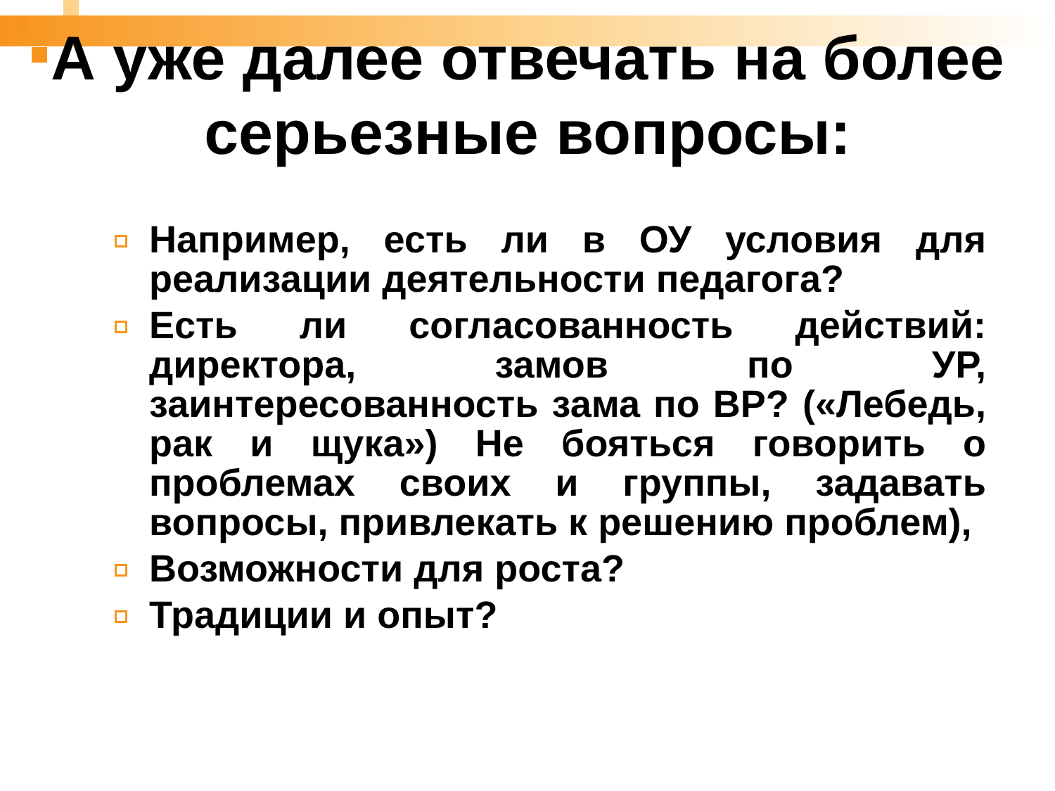А уже далее отвечать на более серьезные вопросы:
Например, есть ли в ОУ условия для реализации деятельности педагога?
Есть ли согласованность действий: директора, замов по УР, заинтересованность зама по ВР? («Лебедь, рак и щука») Не бояться говорить о проблемах своих и группы, задавать вопросы, привлекать к решению проблем),
Возможности для роста?
Традиции и опыт?